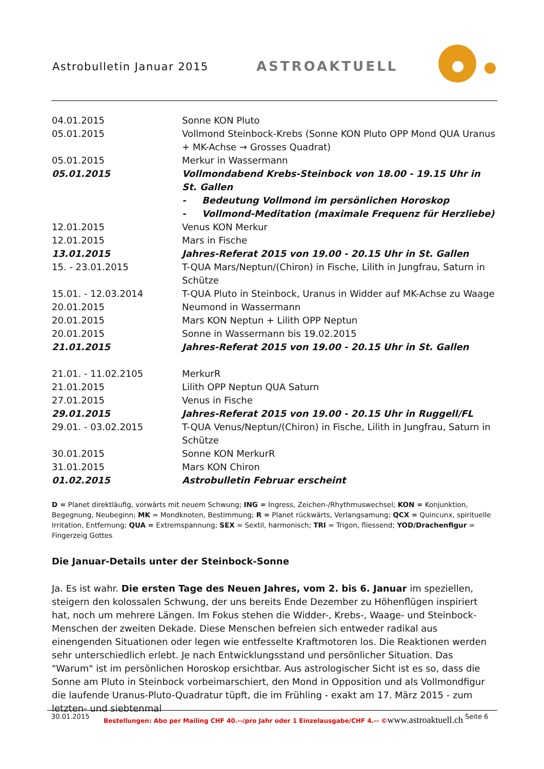Astrobulletin Januar 2015 ASTROAKTUELL
| 04.01.2015 | Sonne KON Pluto |
| 05.01.2015 | Vollmond Steinbock-Krebs (Sonne KON Pluto OPP Mond QUA Uranus + MK-Achse → Grosses Quadrat) |
| 05.01.2015 | Merkur in Wassermann |
| 05.01.2015 | Vollmondabend Krebs-Steinbock von 18.00 - 19.15 Uhr in St. Gallen - Bedeutung Vollmond im persönlichen Horoskop - Vollmond-Meditation (maximale Frequenz für Herzliebe) |
| 12.01.2015 | Venus KON Merkur |
| 12.01.2015 | Mars in Fische |
| 13.01.2015 | Jahres-Referat 2015 von 19.00 - 20.15 Uhr in St. Gallen |
| 15. - 23.01.2015 | T-QUA Mars/Neptun/(Chiron) in Fische, Lilith in Jungfrau, Saturn in Schütze |
| 15.01. - 12.03.2014 | T-QUA Pluto in Steinbock, Uranus in Widder auf MK-Achse zu Waage |
| 20.01.2015 | Neumond in Wassermann |
| 20.01.2015 | Mars KON Neptun + Lilith OPP Neptun |
| 20.01.2015 | Sonne in Wassermann bis 19.02.2015 |
| 21.01.2015 | Jahres-Referat 2015 von 19.00 - 20.15 Uhr in St. Gallen |
| 21.01. - 11.02.2105 | MerkurR |
| 21.01.2015 | Lilith OPP Neptun QUA Saturn |
| 27.01.2015 | Venus in Fische |
| 29.01.2015 | Jahres-Referat 2015 von 19.00 - 20.15 Uhr in Ruggell/FL |
| 29.01. - 03.02.2015 | T-QUA Venus/Neptun/(Chiron) in Fische, Lilith in Jungfrau, Saturn in Schütze |
| 30.01.2015 | Sonne KON MerkurR |
| 31.01.2015 | Mars KON Chiron |
| 01.02.2015 | Astrobulletin Februar erscheint |
D = Planet direktläufig, vorwärts mit neuem Schwung; ING = Ingress, Zeichen-/Rhythmuswechsel; KON = Konjunktion, Begegnung, Neubeginn; MK = Mondknoten, Bestimmung; R = Planet rückwärts, Verlangsamung; QCX = Quincunx, spirituelle Irritation, Entfernung; QUA = Extremspannung; SEX = Sextil, harmonisch; TRI = Trigon, fliessend; YOD/Drachenfigur = Fingerzeig Gottes
Die Januar-Details unter der Steinbock-Sonne
Ja. Es ist wahr. Die ersten Tage des Neuen Jahres, vom 2. bis 6. Januar im speziellen, steigern den kolossalen Schwung, der uns bereits Ende Dezember zu Höhenflügen inspiriert hat, noch um mehrere Längen. Im Fokus stehen die Widder-, Krebs-, Waage- und Steinbock-Menschen der zweiten Dekade. Diese Menschen befreien sich entweder radikal aus einengenden Situationen oder legen wie entfesselte Kraftmotoren los. Die Reaktionen werden sehr unterschiedlich erlebt. Je nach Entwicklungsstand und persönlicher Situation. Das "Warum" ist im persönlichen Horoskop ersichtbar. Aus astrologischer Sicht ist es so, dass die Sonne am Pluto in Steinbock vorbeimarschiert, den Mond in Opposition und als Vollmondfigur die laufende Uranus-Pluto-Quadratur tüpft, die im Frühling - exakt am 17. März 2015 - zum letzten- und siebtenmal
30.01.2015 Bestellungen: Abo per Mailing CHF 40.--/pro Jahr oder 1 Einzelausgabe/CHF 4.-- ©www.astroaktuell.ch Seite 6